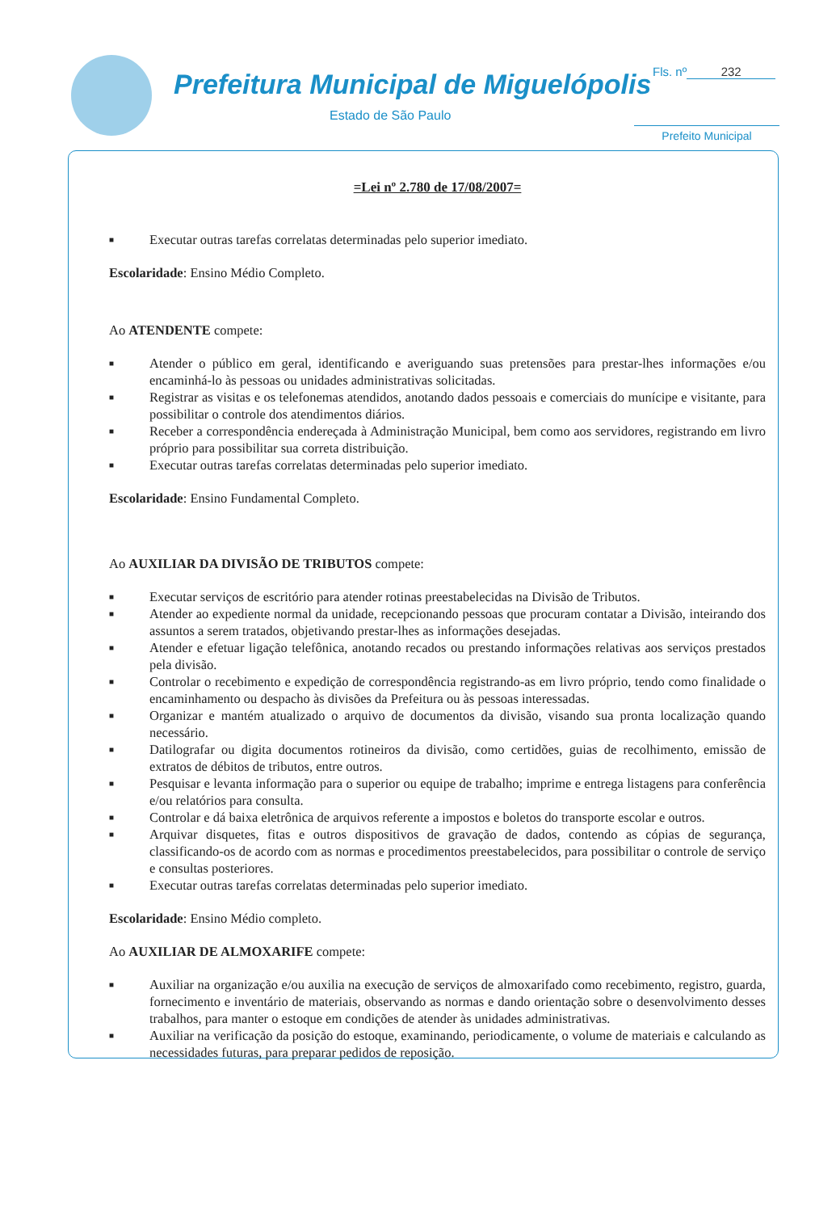Prefeitura Municipal de Miguelópolis
Estado de São Paulo
Fls. nº 232
Prefeito Municipal
=Lei nº 2.780 de 17/08/2007=
■ Executar outras tarefas correlatas determinadas pelo superior imediato.
Escolaridade: Ensino Médio Completo.
Ao ATENDENTE compete:
■ Atender o público em geral, identificando e averiguando suas pretensões para prestar-lhes informações e/ou encaminhá-lo às pessoas ou unidades administrativas solicitadas.
■ Registrar as visitas e os telefonemas atendidos, anotando dados pessoais e comerciais do munícipe e visitante, para possibilitar o controle dos atendimentos diários.
■ Receber a correspondência endereçada à Administração Municipal, bem como aos servidores, registrando em livro próprio para possibilitar sua correta distribuição.
■ Executar outras tarefas correlatas determinadas pelo superior imediato.
Escolaridade: Ensino Fundamental Completo.
Ao AUXILIAR DA DIVISÃO DE TRIBUTOS compete:
■ Executar serviços de escritório para atender rotinas preestabelecidas na Divisão de Tributos.
■ Atender ao expediente normal da unidade, recepcionando pessoas que procuram contatar a Divisão, inteirando dos assuntos a serem tratados, objetivando prestar-lhes as informações desejadas.
■ Atender e efetuar ligação telefônica, anotando recados ou prestando informações relativas aos serviços prestados pela divisão.
■ Controlar o recebimento e expedição de correspondência registrando-as em livro próprio, tendo como finalidade o encaminhamento ou despacho às divisões da Prefeitura ou às pessoas interessadas.
■ Organizar e mantém atualizado o arquivo de documentos da divisão, visando sua pronta localização quando necessário.
■ Datilografar ou digita documentos rotineiros da divisão, como certidões, guias de recolhimento, emissão de extratos de débitos de tributos, entre outros.
■ Pesquisar e levanta informação para o superior ou equipe de trabalho; imprime e entrega listagens para conferência e/ou relatórios para consulta.
■ Controlar e dá baixa eletrônica de arquivos referente a impostos e boletos do transporte escolar e outros.
■ Arquivar disquetes, fitas e outros dispositivos de gravação de dados, contendo as cópias de segurança, classificando-os de acordo com as normas e procedimentos preestabelecidos, para possibilitar o controle de serviço e consultas posteriores.
■ Executar outras tarefas correlatas determinadas pelo superior imediato.
Escolaridade: Ensino Médio completo.
Ao AUXILIAR DE ALMOXARIFE compete:
■ Auxiliar na organização e/ou auxilia na execução de serviços de almoxarifado como recebimento, registro, guarda, fornecimento e inventário de materiais, observando as normas e dando orientação sobre o desenvolvimento desses trabalhos, para manter o estoque em condições de atender às unidades administrativas.
■ Auxiliar na verificação da posição do estoque, examinando, periodicamente, o volume de materiais e calculando as necessidades futuras, para preparar pedidos de reposição.